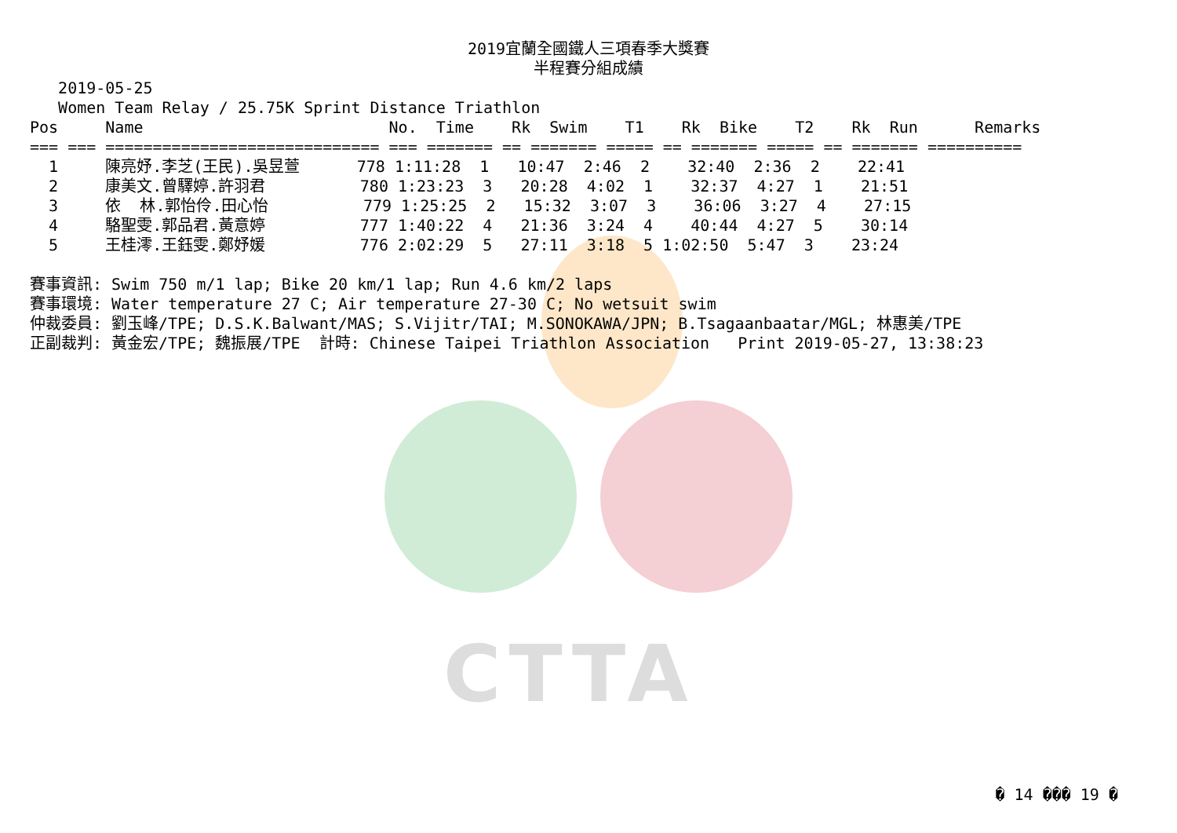CTTA
2019宜蘭全國鐵人三項春季大獎賽
半程賽分組成績
   2019-05-25
   Women Team Relay / 25.75K Sprint Distance Triathlon
Pos     Name                          No.  Time    Rk  Swim    T1    Rk  Bike    T2    Rk  Run      Remarks
=== === ============================= === ======= == ======= ===== == ======= ===== == ======= ==========
  1     陳亮妤.李芝(王民).吳昱萱      778 1:11:28  1   10:47  2:46  2    32:40  2:36  2    22:41
  2     康美文.曾驛婷.許羽君          780 1:23:23  3   20:28  4:02  1    32:37  4:27  1    21:51
  3     依  林.郭怡伶.田心怡          779 1:25:25  2   15:32  3:07  3    36:06  3:27  4    27:15
  4     駱聖雯.郭品君.黃意婷          777 1:40:22  4   21:36  3:24  4    40:44  4:27  5    30:14
  5     王桂澪.王鈺雯.鄭妤媛          776 2:02:29  5   27:11  3:18  5 1:02:50  5:47  3    23:24

賽事資訊: Swim 750 m/1 lap; Bike 20 km/1 lap; Run 4.6 km/2 laps
賽事環境: Water temperature 27 C; Air temperature 27-30 C; No wetsuit swim
仲裁委員: 劉玉峰/TPE; D.S.K.Balwant/MAS; S.Vijitr/TAI; M.SONOKAWA/JPN; B.Tsagaanbaatar/MGL; 林惠美/TPE
正副裁判: 黃金宏/TPE; 魏振展/TPE  計時: Chinese Taipei Triathlon Association   Print 2019-05-27, 13:38:23
� 14 ��� 19 �